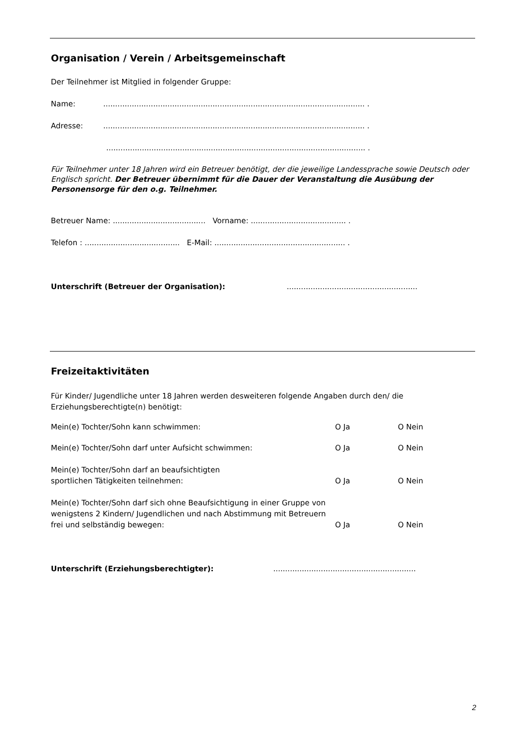Organisation / Verein / Arbeitsgemeinschaft
Der Teilnehmer ist Mitglied in folgender Gruppe:
Name:.............................................................................................................. .
Adresse:.............................................................................................................. .
............................................................................................................. .
Für Teilnehmer unter 18 Jahren wird ein Betreuer benötigt, der die jeweilige Landessprache sowie Deutsch oder Englisch spricht. Der Betreuer übernimmt für die Dauer der Veranstaltung die Ausübung der Personensorge für den o.g. Teilnehmer.
Betreuer Name: ....................................... Vorname: ........................................ .
Telefon : ........................................ E-Mail: ....................................................... .
Unterschrift (Betreuer der Organisation):.......................................................
Freizeitaktivitäten
Für Kinder/ Jugendliche unter 18 Jahren werden desweiteren folgende Angaben durch den/ die Erziehungsberechtigte(n) benötigt:
Mein(e) Tochter/Sohn kann schwimmen: O Ja O Nein
Mein(e) Tochter/Sohn darf unter Aufsicht schwimmen: O Ja O Nein
Mein(e) Tochter/Sohn darf an beaufsichtigten
sportlichen Tätigkeiten teilnehmen: O Ja O Nein
Mein(e) Tochter/Sohn darf sich ohne Beaufsichtigung in einer Gruppe von wenigstens 2 Kindern/ Jugendlichen und nach Abstimmung mit Betreuern frei und selbständig bewegen: O Ja O Nein
Unterschrift (Erziehungsberechtigter):............................................................
2